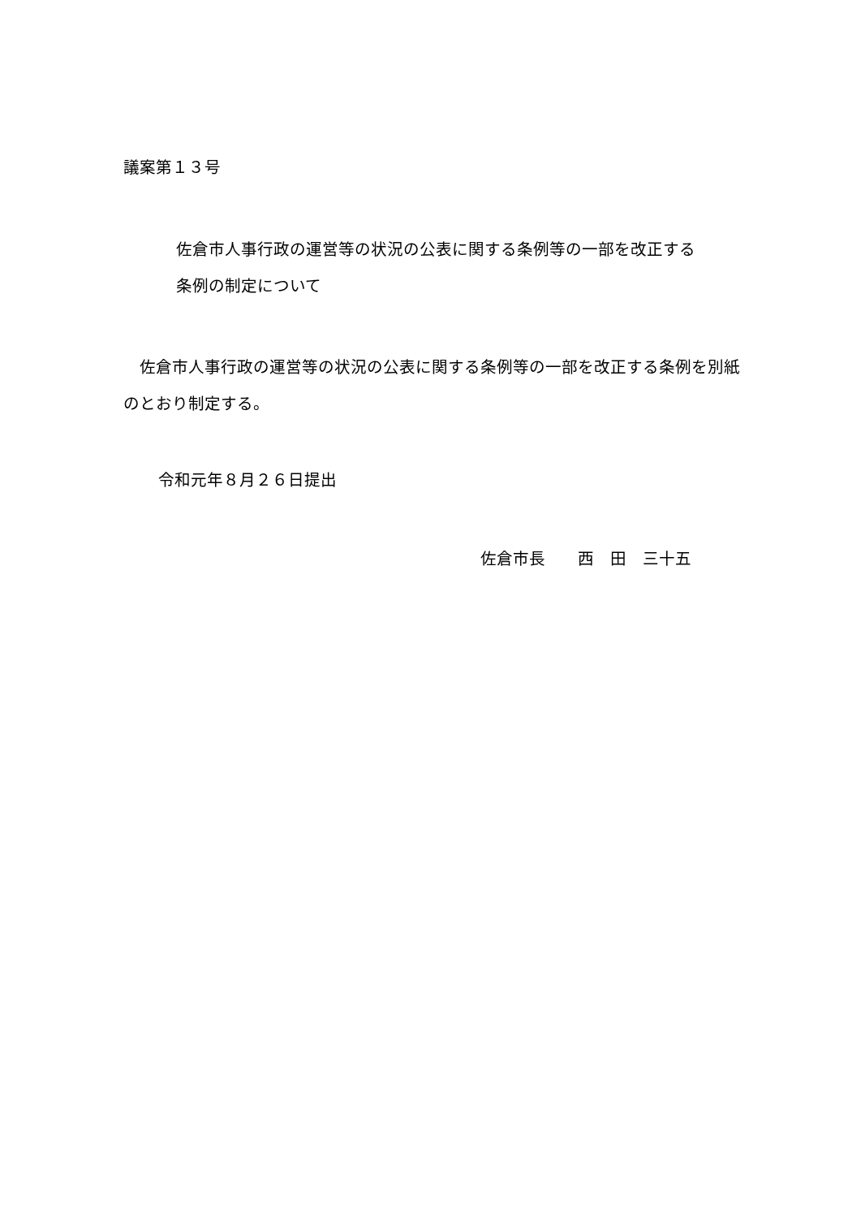議案第１３号
佐倉市人事行政の運営等の状況の公表に関する条例等の一部を改正する
条例の制定について
　佐倉市人事行政の運営等の状況の公表に関する条例等の一部を改正する条例を別紙のとおり制定する。
令和元年８月２６日提出
佐倉市長　　西　田　三十五